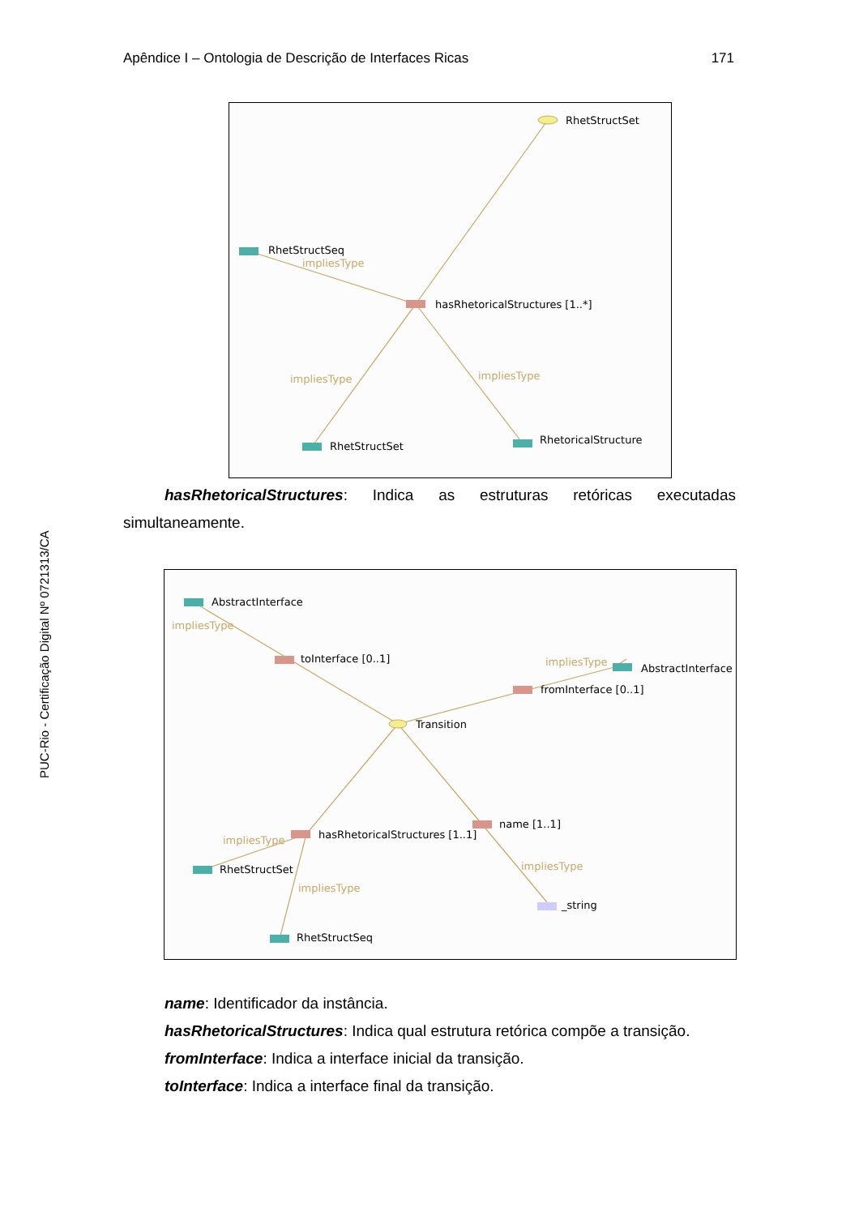Apêndice I – Ontologia de Descrição de Interfaces Ricas 171
PUC-Rio - Certificação Digital Nº 0721313/CA
RhetStructSet
RhetStructSeq
impliesType
hasRhetoricalStructures [1..*]
impliesType
impliesType
RhetStructSet
RhetoricalStructure
hasRhetoricalStructures: Indica as estruturas retóricas executadas
simultaneamente.
AbstractInterface
impliesType
toInterface [0..1]
impliesType
AbstractInterface
fromInterface [0..1]
Transition
hasRhetoricalStructures [1..1]
name [1..1]
impliesType
RhetStructSet
impliesType
impliesType
_string
RhetStructSeq
name: Identificador da instância.
hasRhetoricalStructures: Indica qual estrutura retórica compõe a transição.
fromInterface: Indica a interface inicial da transição.
toInterface: Indica a interface final da transição.